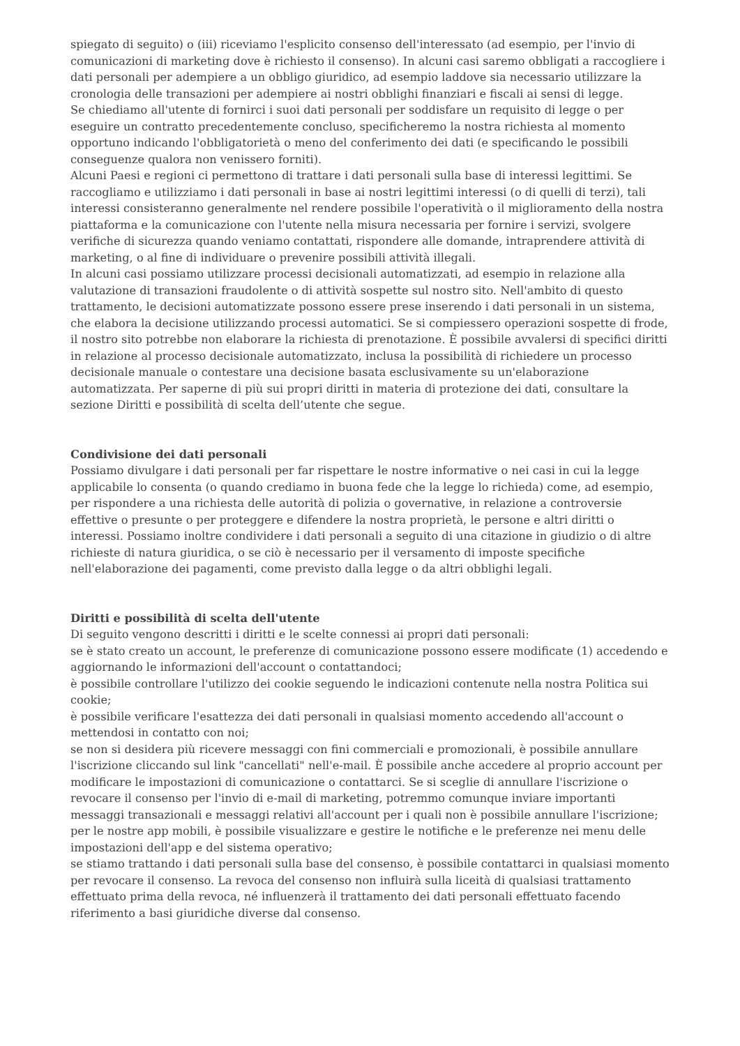spiegato di seguito) o (iii) riceviamo l'esplicito consenso dell'interessato (ad esempio, per l'invio di comunicazioni di marketing dove è richiesto il consenso). In alcuni casi saremo obbligati a raccogliere i dati personali per adempiere a un obbligo giuridico, ad esempio laddove sia necessario utilizzare la cronologia delle transazioni per adempiere ai nostri obblighi finanziari e fiscali ai sensi di legge.
Se chiediamo all'utente di fornirci i suoi dati personali per soddisfare un requisito di legge o per eseguire un contratto precedentemente concluso, specificheremo la nostra richiesta al momento opportuno indicando l'obbligatorietà o meno del conferimento dei dati (e specificando le possibili conseguenze qualora non venissero forniti).
Alcuni Paesi e regioni ci permettono di trattare i dati personali sulla base di interessi legittimi. Se raccogliamo e utilizziamo i dati personali in base ai nostri legittimi interessi (o di quelli di terzi), tali interessi consisteranno generalmente nel rendere possibile l'operatività o il miglioramento della nostra piattaforma e la comunicazione con l'utente nella misura necessaria per fornire i servizi, svolgere verifiche di sicurezza quando veniamo contattati, rispondere alle domande, intraprendere attività di marketing, o al fine di individuare o prevenire possibili attività illegali.
In alcuni casi possiamo utilizzare processi decisionali automatizzati, ad esempio in relazione alla valutazione di transazioni fraudolente o di attività sospette sul nostro sito. Nell'ambito di questo trattamento, le decisioni automatizzate possono essere prese inserendo i dati personali in un sistema, che elabora la decisione utilizzando processi automatici. Se si compiessero operazioni sospette di frode, il nostro sito potrebbe non elaborare la richiesta di prenotazione. È possibile avvalersi di specifici diritti in relazione al processo decisionale automatizzato, inclusa la possibilità di richiedere un processo decisionale manuale o contestare una decisione basata esclusivamente su un'elaborazione automatizzata. Per saperne di più sui propri diritti in materia di protezione dei dati, consultare la sezione Diritti e possibilità di scelta dell’utente che segue.
Condivisione dei dati personali
Possiamo divulgare i dati personali per far rispettare le nostre informative o nei casi in cui la legge applicabile lo consenta (o quando crediamo in buona fede che la legge lo richieda) come, ad esempio, per rispondere a una richiesta delle autorità di polizia o governative, in relazione a controversie effettive o presunte o per proteggere e difendere la nostra proprietà, le persone e altri diritti o interessi. Possiamo inoltre condividere i dati personali a seguito di una citazione in giudizio o di altre richieste di natura giuridica, o se ciò è necessario per il versamento di imposte specifiche nell'elaborazione dei pagamenti, come previsto dalla legge o da altri obblighi legali.
Diritti e possibilità di scelta dell'utente
Di seguito vengono descritti i diritti e le scelte connessi ai propri dati personali:
se è stato creato un account, le preferenze di comunicazione possono essere modificate (1) accedendo e aggiornando le informazioni dell'account o contattandoci;
è possibile controllare l'utilizzo dei cookie seguendo le indicazioni contenute nella nostra Politica sui cookie;
è possibile verificare l'esattezza dei dati personali in qualsiasi momento accedendo all'account o mettendosi in contatto con noi;
se non si desidera più ricevere messaggi con fini commerciali e promozionali, è possibile annullare l'iscrizione cliccando sul link "cancellati" nell'e-mail. È possibile anche accedere al proprio account per modificare le impostazioni di comunicazione o contattarci. Se si sceglie di annullare l'iscrizione o revocare il consenso per l'invio di e-mail di marketing, potremmo comunque inviare importanti messaggi transazionali e messaggi relativi all'account per i quali non è possibile annullare l'iscrizione;
per le nostre app mobili, è possibile visualizzare e gestire le notifiche e le preferenze nei menu delle impostazioni dell'app e del sistema operativo;
se stiamo trattando i dati personali sulla base del consenso, è possibile contattarci in qualsiasi momento per revocare il consenso. La revoca del consenso non influirà sulla liceità di qualsiasi trattamento effettuato prima della revoca, né influenzerà il trattamento dei dati personali effettuato facendo riferimento a basi giuridiche diverse dal consenso.